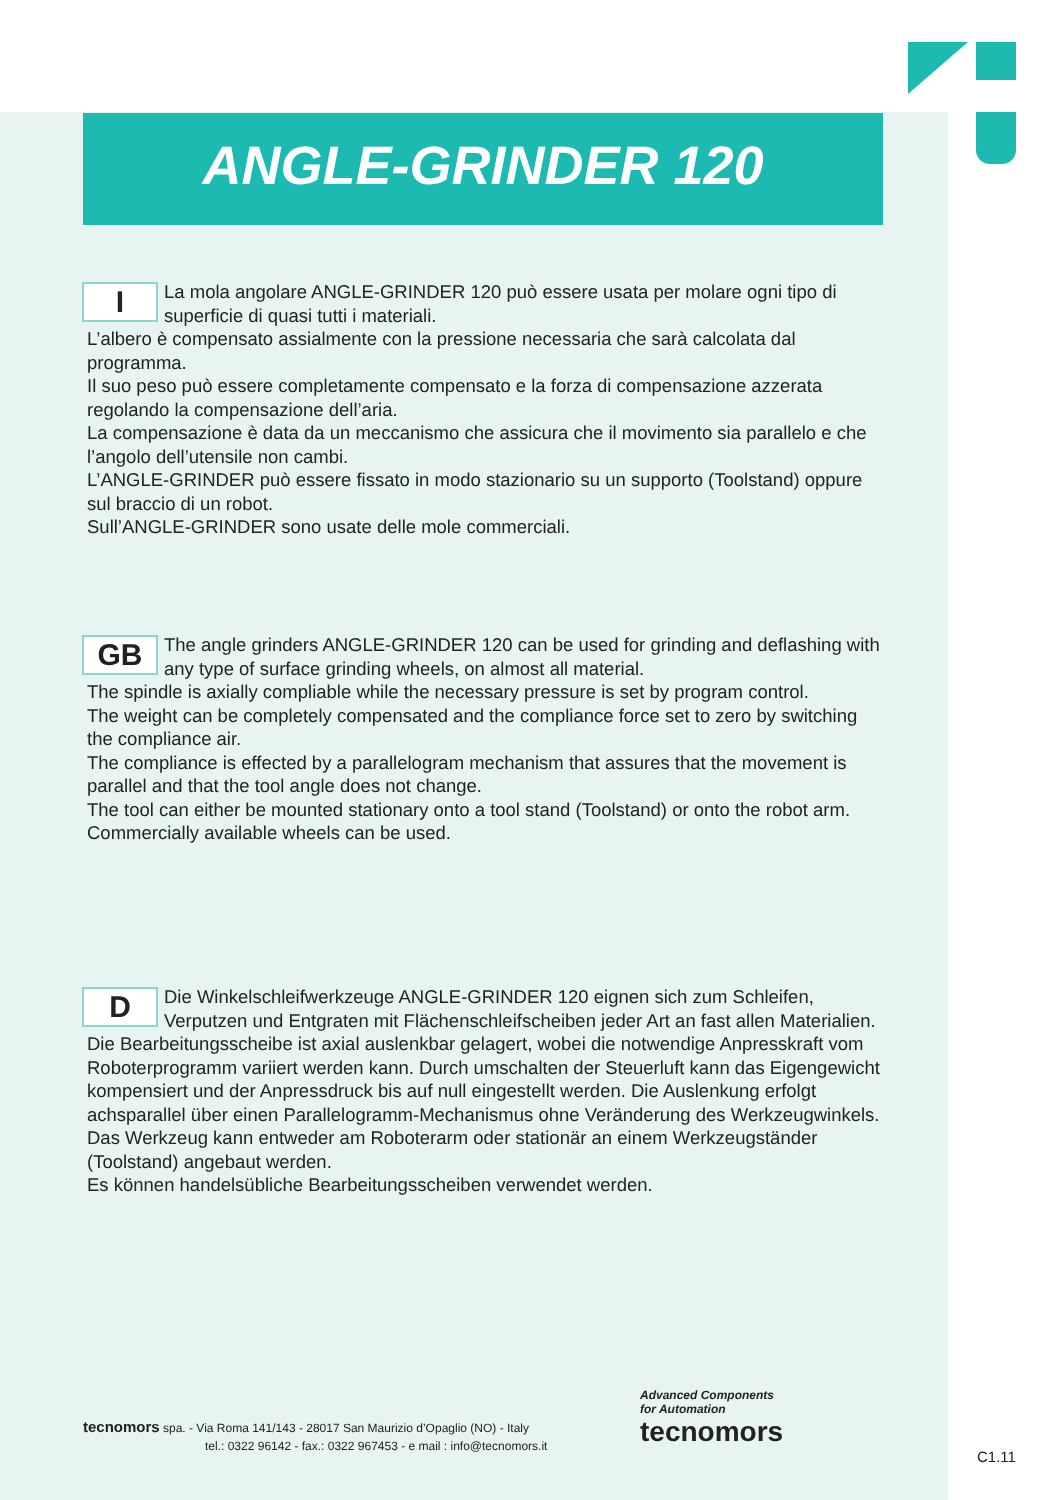ANGLE-GRINDER 120
I
La mola angolare ANGLE-GRINDER 120 può essere usata per molare ogni tipo di superficie di quasi tutti i materiali.
L’albero è compensato assialmente con la pressione necessaria che sarà calcolata dal programma.
Il suo peso può essere completamente compensato e la forza di compensazione azzerata regolando la compensazione dell’aria.
La compensazione è data da un meccanismo che assicura che il movimento sia parallelo e che l’angolo dell’utensile non cambi.
L’ANGLE-GRINDER può essere fissato in modo stazionario su un supporto (Toolstand) oppure sul braccio di un robot.
Sull’ANGLE-GRINDER sono usate delle mole commerciali.
GB
The angle grinders ANGLE-GRINDER 120 can be used for grinding and deflashing with any type of surface grinding wheels, on almost all material.
The spindle is axially compliable while the necessary pressure is set by program control.
The weight can be completely compensated and the compliance force set to zero by switching the compliance air.
The compliance is effected by a parallelogram mechanism that assures that the movement is parallel and that the tool angle does not change.
The tool can either be mounted stationary onto a tool stand (Toolstand) or onto the robot arm.
Commercially available wheels can be used.
D
Die Winkelschleifwerkzeuge ANGLE-GRINDER 120 eignen sich zum Schleifen, Verputzen und Entgraten mit Flächenschleifscheiben jeder Art an fast allen Materialien.
Die Bearbeitungsscheibe ist axial auslenkbar gelagert, wobei die notwendige Anpresskraft vom Roboterprogramm variiert werden kann. Durch umschalten der Steuerluft kann das Eigengewicht kompensiert und der Anpressdruck bis auf null eingestellt werden. Die Auslenkung erfolgt achsparallel über einen Parallelogramm-Mechanismus ohne Veränderung des Werkzeugwinkels.
Das Werkzeug kann entweder am Roboterarm oder stationär an einem Werkzeugständer (Toolstand) angebaut werden.
Es können handelsübliche Bearbeitungsscheiben verwendet werden.
tecnomors spa. - Via Roma 141/143 - 28017 San Maurizio d’Opaglio (NO) - Italy
tel.: 0322 96142 - fax.: 0322 967453 - e mail : info@tecnomors.it
Advanced Components
for Automation
tecnomors
C1.11